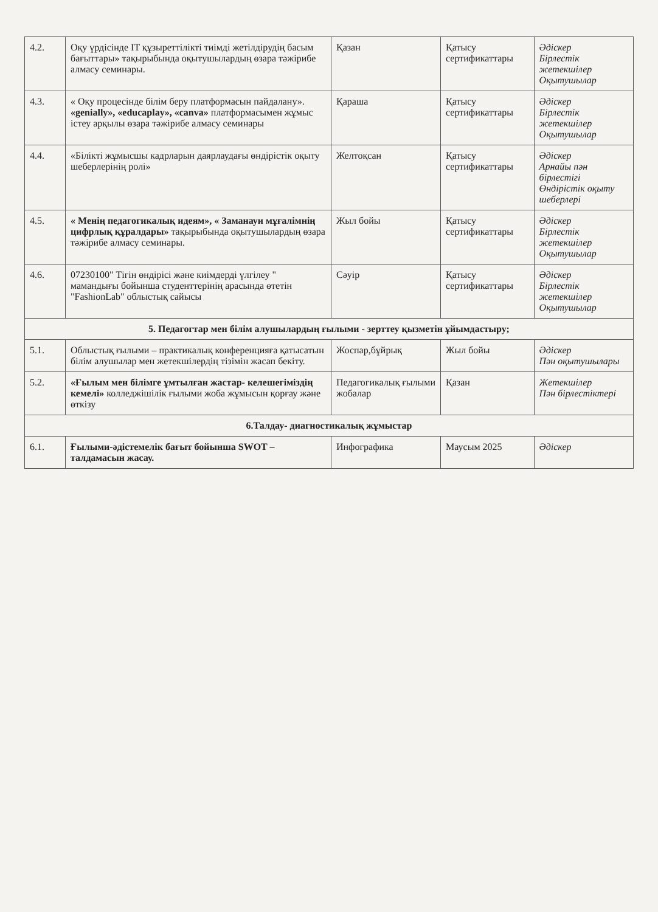| 4.2. | Оқу үрдісінде IT құзыреттілікті тиімді жетілдірудің басым бағыттары» тақырыбында оқытушылардың өзара тәжірибе алмасу семинары. | Қазан | Қатысу сертификаттары | Әдіскер Бірлестік жетекшілер Оқытушылар |
| 4.3. | « Оқу процесінде білім беру платформасын пайдалану». «genially», «educaplay», «canva» платформасымен жұмыс істеу арқылы өзара тәжірибе алмасу семинары | Қараша | Қатысу сертификаттары | Әдіскер Бірлестік жетекшілер Оқытушылар |
| 4.4. | «Білікті жұмысшы кадрларын даярлаудағы өндірістік оқыту шеберлерінің ролі» | Желтоқсан | Қатысу сертификаттары | Әдіскер Арнайы пән бірлестігі Өндірістік оқыту шеберлері |
| 4.5. | « Менің педагогикалық идеям», « Заманауи мұғалімнің цифрлық құралдары» тақырыбында оқытушылардың өзара тәжірибе алмасу семинары. | Жыл бойы | Қатысу сертификаттары | Әдіскер Бірлестік жетекшілер Оқытушылар |
| 4.6. | 07230100" Тігін өндірісі және киімдерді үлгілеу " мамандығы бойынша студенттерінің арасында өтетін "FashionLab" облыстық сайысы | Сәуір | Қатысу сертификаттары | Әдіскер Бірлестік жетекшілер Оқытушылар |
| 5. Педагогтар мен білім алушылардың ғылыми - зерттеу қызметін ұйымдастыру; | | | | |
| 5.1. | Облыстық ғылыми – практикалық конференцияға қатысатын білім алушылар мен жетекшілердің тізімін жасап бекіту. | Жоспар,бұйрық | Жыл бойы | Әдіскер Пән оқытушылары |
| 5.2. | «Ғылым мен білімге ұмтылған жастар- келешегіміздің кемелі» колледжішілік ғылыми жоба жұмысын қорғау және өткізу | Педагогикалық ғылыми жобалар | Қазан | Жетекшілер Пән бірлестіктері |
| 6.Талдау- диагностикалық жұмыстар | | | | |
| 6.1. | Ғылыми-әдістемелік бағыт бойынша SWOT – талдамасын жасау. | Инфографика | Маусым 2025 | Әдіскер |